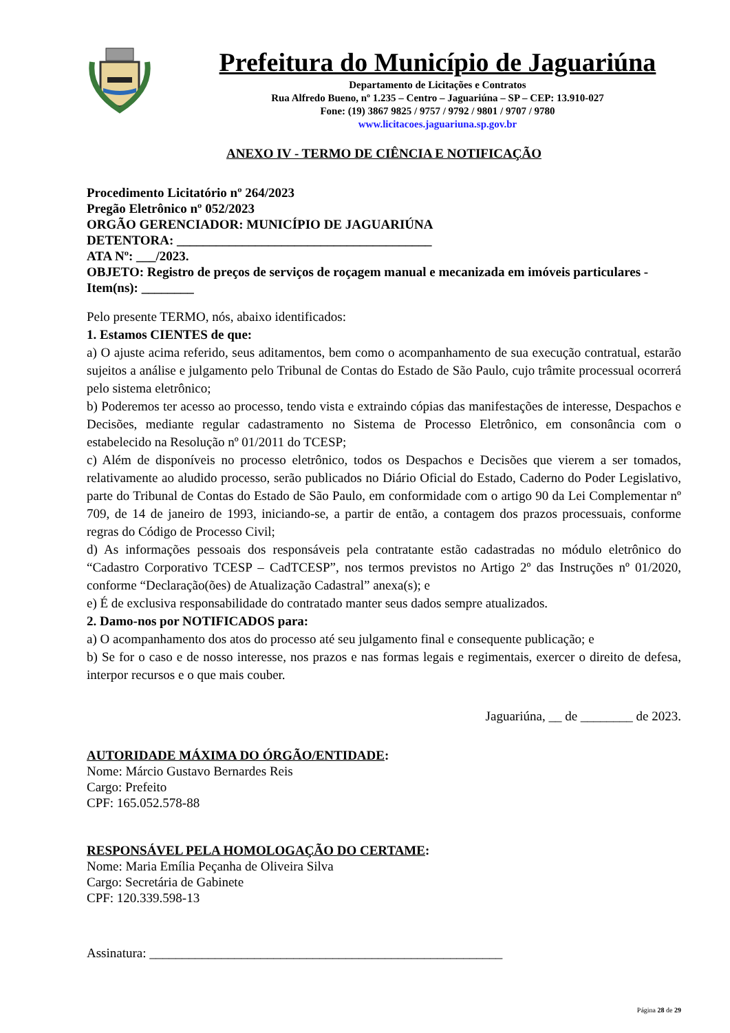Prefeitura do Município de Jaguariúna
Departamento de Licitações e Contratos
Rua Alfredo Bueno, nº 1.235 – Centro – Jaguariúna – SP – CEP: 13.910-027
Fone: (19) 3867 9825 / 9757 / 9792 / 9801 / 9707 / 9780
www.licitacoes.jaguariuna.sp.gov.br
ANEXO IV - TERMO DE CIÊNCIA E NOTIFICAÇÃO
Procedimento Licitatório nº 264/2023
Pregão Eletrônico nº 052/2023
ORGÃO GERENCIADOR: MUNICÍPIO DE JAGUARIÚNA
DETENTORA: _______________________________________
ATA Nº: ___/2023.
OBJETO: Registro de preços de serviços de roçagem manual e mecanizada em imóveis particulares - Item(ns): ________
Pelo presente TERMO, nós, abaixo identificados:
1. Estamos CIENTES de que:
a) O ajuste acima referido, seus aditamentos, bem como o acompanhamento de sua execução contratual, estarão sujeitos a análise e julgamento pelo Tribunal de Contas do Estado de São Paulo, cujo trâmite processual ocorrerá pelo sistema eletrônico;
b) Poderemos ter acesso ao processo, tendo vista e extraindo cópias das manifestações de interesse, Despachos e Decisões, mediante regular cadastramento no Sistema de Processo Eletrônico, em consonância com o estabelecido na Resolução nº 01/2011 do TCESP;
c) Além de disponíveis no processo eletrônico, todos os Despachos e Decisões que vierem a ser tomados, relativamente ao aludido processo, serão publicados no Diário Oficial do Estado, Caderno do Poder Legislativo, parte do Tribunal de Contas do Estado de São Paulo, em conformidade com o artigo 90 da Lei Complementar nº 709, de 14 de janeiro de 1993, iniciando-se, a partir de então, a contagem dos prazos processuais, conforme regras do Código de Processo Civil;
d) As informações pessoais dos responsáveis pela contratante estão cadastradas no módulo eletrônico do “Cadastro Corporativo TCESP – CadTCESP”, nos termos previstos no Artigo 2º das Instruções nº 01/2020, conforme “Declaração(ões) de Atualização Cadastral” anexa(s); e
e) É de exclusiva responsabilidade do contratado manter seus dados sempre atualizados.
2. Damo-nos por NOTIFICADOS para:
a) O acompanhamento dos atos do processo até seu julgamento final e consequente publicação; e
b) Se for o caso e de nosso interesse, nos prazos e nas formas legais e regimentais, exercer o direito de defesa, interpor recursos e o que mais couber.
Jaguariúna, __ de ________ de 2023.
AUTORIDADE MÁXIMA DO ÓRGÃO/ENTIDADE:
Nome: Márcio Gustavo Bernardes Reis
Cargo: Prefeito
CPF: 165.052.578-88
RESPONSÁVEL PELA HOMOLOGAÇÃO DO CERTAME:
Nome: Maria Emília Peçanha de Oliveira Silva
Cargo: Secretária de Gabinete
CPF: 120.339.598-13
Assinatura: ______________________________________________________
Página 28 de 29